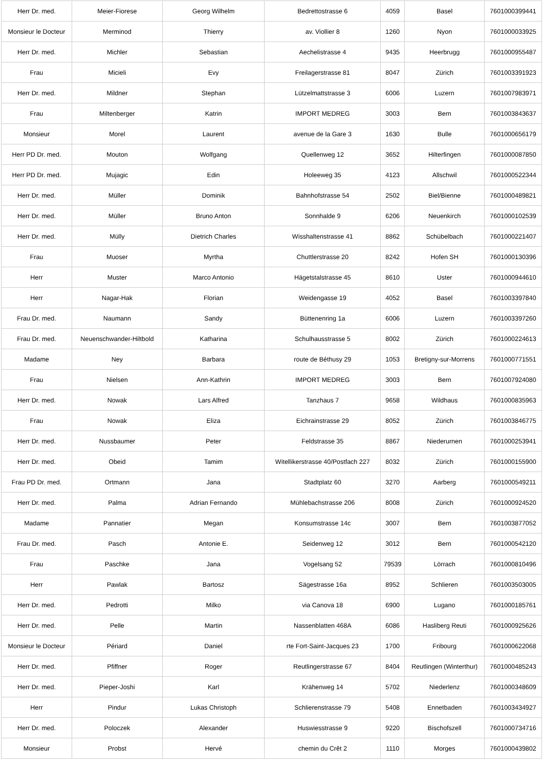| Herr Dr. med. | Meier-Fiorese | Georg Wilhelm | Bedrettostrasse 6 | 4059 | Basel | 7601000399441 |
| Monsieur le Docteur | Merminod | Thierry | av. Viollier 8 | 1260 | Nyon | 7601000033925 |
| Herr Dr. med. | Michler | Sebastian | Aechelistrasse 4 | 9435 | Heerbrugg | 7601000955487 |
| Frau | Micieli | Evy | Freilagerstrasse 81 | 8047 | Zürich | 7601003391923 |
| Herr Dr. med. | Mildner | Stephan | Lützelmattstrasse 3 | 6006 | Luzern | 7601007983971 |
| Frau | Miltenberger | Katrin | IMPORT MEDREG | 3003 | Bern | 7601003843637 |
| Monsieur | Morel | Laurent | avenue de la Gare 3 | 1630 | Bulle | 7601000656179 |
| Herr PD Dr. med. | Mouton | Wolfgang | Quellenweg 12 | 3652 | Hilterfingen | 7601000087850 |
| Herr PD Dr. med. | Mujagic | Edin | Holeeweg 35 | 4123 | Allschwil | 7601000522344 |
| Herr Dr. med. | Müller | Dominik | Bahnhofstrasse 54 | 2502 | Biel/Bienne | 7601000489821 |
| Herr Dr. med. | Müller | Bruno Anton | Sonnhalde 9 | 6206 | Neuenkirch | 7601000102539 |
| Herr Dr. med. | Mülly | Dietrich Charles | Wisshaltenstrasse 41 | 8862 | Schübelbach | 7601000221407 |
| Frau | Muoser | Myrtha | Chuttlerstrasse 20 | 8242 | Hofen SH | 7601000130396 |
| Herr | Muster | Marco Antonio | Hägetstalstrasse 45 | 8610 | Uster | 7601000944610 |
| Herr | Nagar-Hak | Florian | Weidengasse 19 | 4052 | Basel | 7601003397840 |
| Frau Dr. med. | Naumann | Sandy | Büttenenring 1a | 6006 | Luzern | 7601003397260 |
| Frau Dr. med. | Neuenschwander-Hiltbold | Katharina | Schulhausstrasse 5 | 8002 | Zürich | 7601000224613 |
| Madame | Ney | Barbara | route de Béthusy 29 | 1053 | Bretigny-sur-Morrens | 7601000771551 |
| Frau | Nielsen | Ann-Kathrin | IMPORT MEDREG | 3003 | Bern | 7601007924080 |
| Herr Dr. med. | Nowak | Lars Alfred | Tanzhaus 7 | 9658 | Wildhaus | 7601000835963 |
| Frau | Nowak | Eliza | Eichrainstrasse 29 | 8052 | Zürich | 7601003846775 |
| Herr Dr. med. | Nussbaumer | Peter | Feldstrasse 35 | 8867 | Niederurnen | 7601000253941 |
| Herr Dr. med. | Obeid | Tamim | Witellikerstrasse 40/Postfach 227 | 8032 | Zürich | 7601000155900 |
| Frau PD Dr. med. | Ortmann | Jana | Stadtplatz 60 | 3270 | Aarberg | 7601000549211 |
| Herr Dr. med. | Palma | Adrian Fernando | Mühlebachstrasse 206 | 8008 | Zürich | 7601000924520 |
| Madame | Pannatier | Megan | Konsumstrasse 14c | 3007 | Bern | 7601003877052 |
| Frau Dr. med. | Pasch | Antonie E. | Seidenweg 12 | 3012 | Bern | 7601000542120 |
| Frau | Paschke | Jana | Vogelsang 52 | 79539 | Lörrach | 7601000810496 |
| Herr | Pawlak | Bartosz | Sägestrasse 16a | 8952 | Schlieren | 7601003503005 |
| Herr Dr. med. | Pedrotti | Milko | via Canova 18 | 6900 | Lugano | 7601000185761 |
| Herr Dr. med. | Pelle | Martin | Nassenblatten 468A | 6086 | Hasliberg Reuti | 7601000925626 |
| Monsieur le Docteur | Périard | Daniel | rte Fort-Saint-Jacques 23 | 1700 | Fribourg | 7601000622068 |
| Herr Dr. med. | Pfiffner | Roger | Reutlingerstrasse 67 | 8404 | Reutlingen (Winterthur) | 7601000485243 |
| Herr Dr. med. | Pieper-Joshi | Karl | Krähenweg 14 | 5702 | Niederlenz | 7601000348609 |
| Herr | Pindur | Lukas Christoph | Schlierenstrasse 79 | 5408 | Ennetbaden | 7601003434927 |
| Herr Dr. med. | Poloczek | Alexander | Huswiesstrasse 9 | 9220 | Bischofszell | 7601000734716 |
| Monsieur | Probst | Hervé | chemin du Crêt 2 | 1110 | Morges | 7601000439802 |